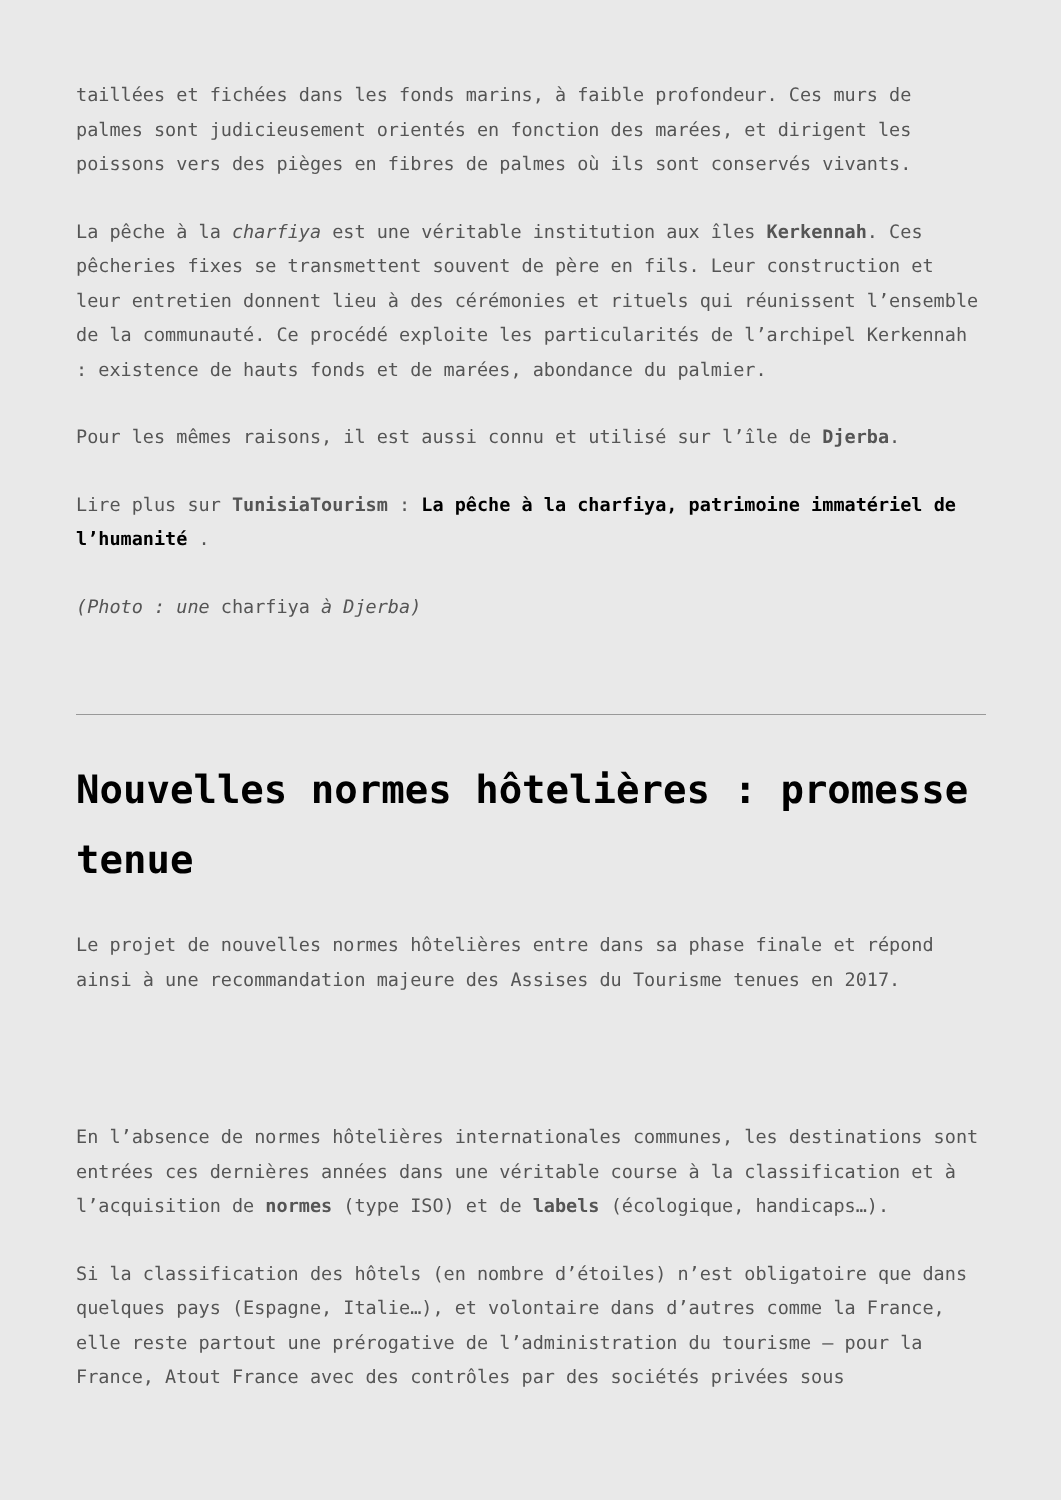taillées et fichées dans les fonds marins, à faible profondeur. Ces murs de palmes sont judicieusement orientés en fonction des marées, et dirigent les poissons vers des pièges en fibres de palmes où ils sont conservés vivants.
La pêche à la charfiya est une véritable institution aux îles Kerkennah. Ces pêcheries fixes se transmettent souvent de père en fils. Leur construction et leur entretien donnent lieu à des cérémonies et rituels qui réunissent l’ensemble de la communauté. Ce procédé exploite les particularités de l’archipel Kerkennah : existence de hauts fonds et de marées, abondance du palmier.
Pour les mêmes raisons, il est aussi connu et utilisé sur l’île de Djerba.
Lire plus sur TunisiaTourism : La pêche à la charfiya, patrimoine immatériel de l’humanité .
(Photo : une charfiya à Djerba)
Nouvelles normes hôtelières : promesse tenue
Le projet de nouvelles normes hôtelières entre dans sa phase finale et répond ainsi à une recommandation majeure des Assises du Tourisme tenues en 2017.
En l’absence de normes hôtelières internationales communes, les destinations sont entrées ces dernières années dans une véritable course à la classification et à l’acquisition de normes (type ISO) et de labels (écologique, handicaps…).
Si la classification des hôtels (en nombre d’étoiles) n’est obligatoire que dans quelques pays (Espagne, Italie…), et volontaire dans d’autres comme la France, elle reste partout une prérogative de l’administration du tourisme – pour la France, Atout France avec des contrôles par des sociétés privées sous